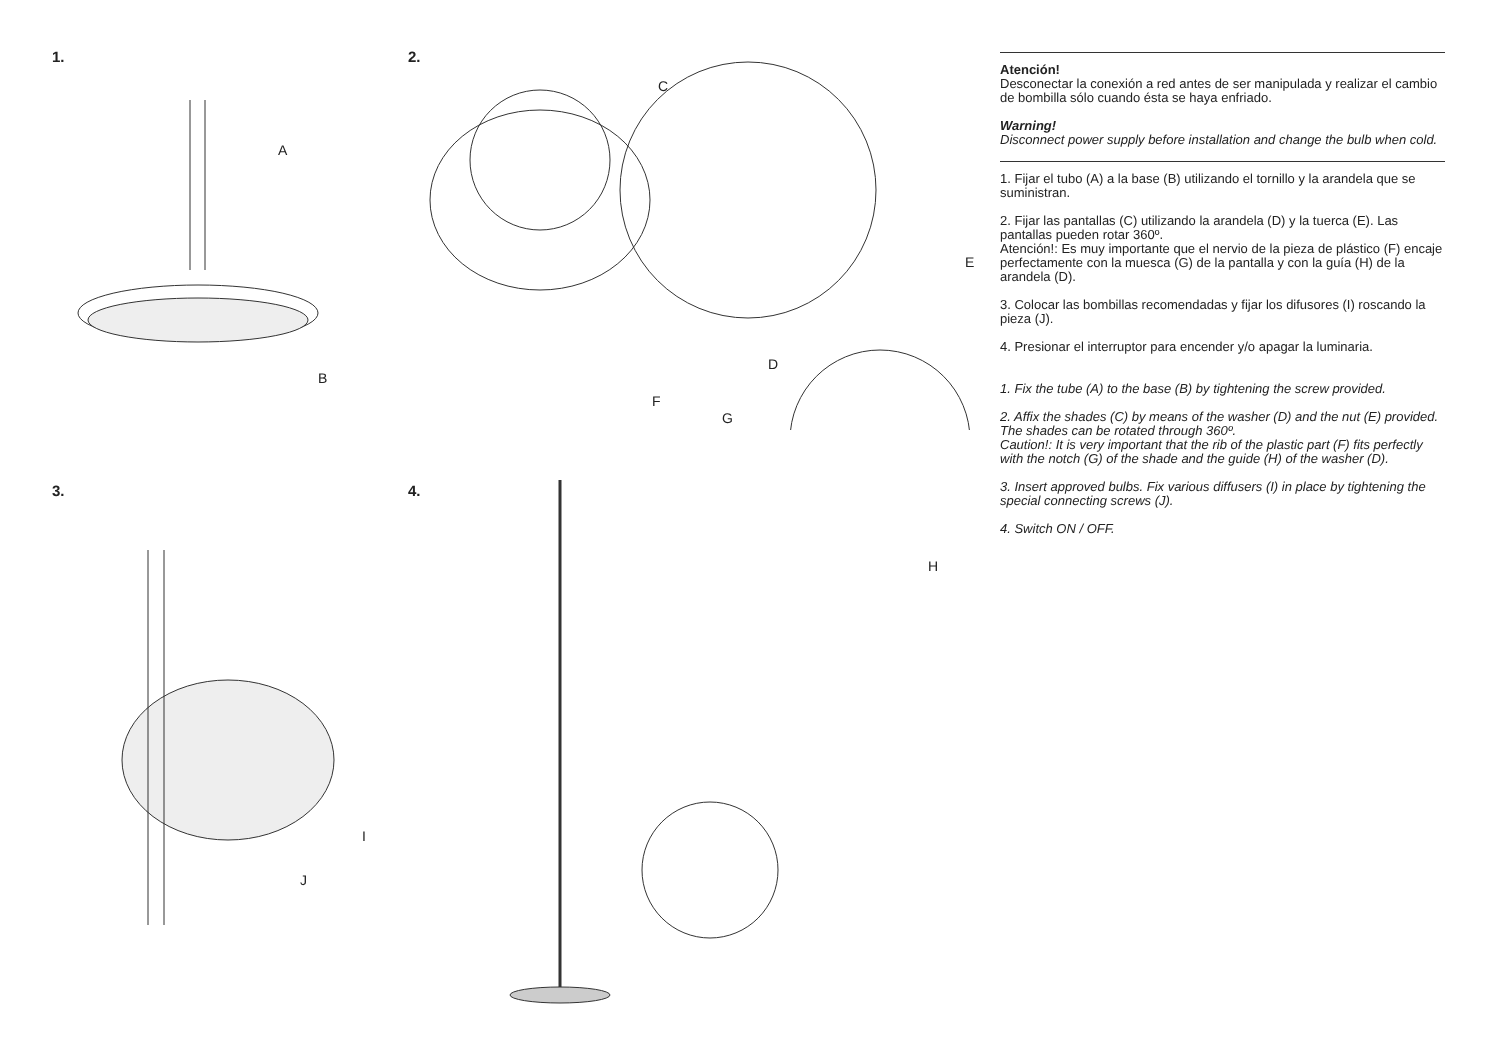1.
A
B
2.
C
E
D
F
G
3.
I
J
4.
H
Atención!
Desconectar la conexión a red antes de ser manipulada y realizar el cambio de bombilla sólo cuando ésta se haya enfriado.
Warning!
Disconnect power supply before installation and change the bulb when cold.
1. Fijar el tubo (A) a la base (B) utilizando el tornillo y la arandela que se suministran.
2. Fijar las pantallas (C) utilizando la arandela (D) y la tuerca (E). Las pantallas pueden rotar 360º.
Atención!: Es muy importante que el nervio de la pieza de plástico (F) encaje perfectamente con la muesca (G) de la pantalla y con la guía (H) de la arandela (D).
3. Colocar las bombillas recomendadas y fijar los difusores (I) roscando la pieza (J).
4. Presionar el interruptor para encender y/o apagar la luminaria.
1. Fix the tube (A) to the base (B) by tightening the screw provided.
2. Affix the shades (C) by means of the washer (D) and the nut (E) provided. The shades can be rotated through 360º.
Caution!: It is very important that the rib of the plastic part (F) fits perfectly with the notch (G) of the shade and the guide (H) of the washer (D).
3. Insert approved bulbs. Fix various diffusers (I) in place by tightening the special connecting screws (J).
4. Switch ON / OFF.